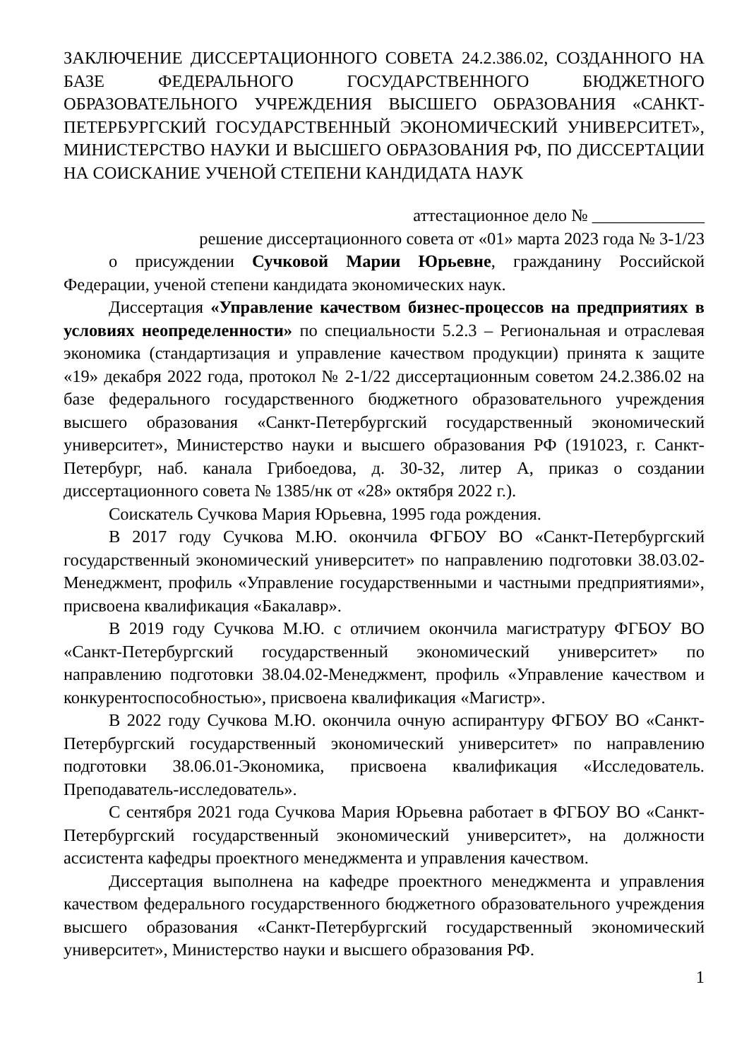ЗАКЛЮЧЕНИЕ ДИССЕРТАЦИОННОГО СОВЕТА 24.2.386.02, СОЗДАННОГО НА БАЗЕ ФЕДЕРАЛЬНОГО ГОСУДАРСТВЕННОГО БЮДЖЕТНОГО ОБРАЗОВАТЕЛЬНОГО УЧРЕЖДЕНИЯ ВЫСШЕГО ОБРАЗОВАНИЯ «САНКТ-ПЕТЕРБУРГСКИЙ ГОСУДАРСТВЕННЫЙ ЭКОНОМИЧЕСКИЙ УНИВЕРСИТЕТ», МИНИСТЕРСТВО НАУКИ И ВЫСШЕГО ОБРАЗОВАНИЯ РФ, ПО ДИССЕРТАЦИИ НА СОИСКАНИЕ УЧЕНОЙ СТЕПЕНИ КАНДИДАТА НАУК
аттестационное дело № _____________
решение диссертационного совета от «01» марта 2023 года № 3-1/23
о присуждении Сучковой Марии Юрьевне, гражданину Российской Федерации, ученой степени кандидата экономических наук.
Диссертация «Управление качеством бизнес-процессов на предприятиях в условиях неопределенности» по специальности 5.2.3 – Региональная и отраслевая экономика (стандартизация и управление качеством продукции) принята к защите «19» декабря 2022 года, протокол № 2-1/22 диссертационным советом 24.2.386.02 на базе федерального государственного бюджетного образовательного учреждения высшего образования «Санкт-Петербургский государственный экономический университет», Министерство науки и высшего образования РФ (191023, г. Санкт-Петербург, наб. канала Грибоедова, д. 30-32, литер А, приказ о создании диссертационного совета № 1385/нк от «28» октября 2022 г.).
Соискатель Сучкова Мария Юрьевна, 1995 года рождения.
В 2017 году Сучкова М.Ю. окончила ФГБОУ ВО «Санкт-Петербургский государственный экономический университет» по направлению подготовки 38.03.02-Менеджмент, профиль «Управление государственными и частными предприятиями», присвоена квалификация «Бакалавр».
В 2019 году Сучкова М.Ю. с отличием окончила магистратуру ФГБОУ ВО «Санкт-Петербургский государственный экономический университет» по направлению подготовки 38.04.02-Менеджмент, профиль «Управление качеством и конкурентоспособностью», присвоена квалификация «Магистр».
В 2022 году Сучкова М.Ю. окончила очную аспирантуру ФГБОУ ВО «Санкт-Петербургский государственный экономический университет» по направлению подготовки 38.06.01-Экономика, присвоена квалификация «Исследователь. Преподаватель-исследователь».
С сентября 2021 года Сучкова Мария Юрьевна работает в ФГБОУ ВО «Санкт-Петербургский государственный экономический университет», на должности ассистента кафедры проектного менеджмента и управления качеством.
Диссертация выполнена на кафедре проектного менеджмента и управления качеством федерального государственного бюджетного образовательного учреждения высшего образования «Санкт-Петербургский государственный экономический университет», Министерство науки и высшего образования РФ.
1